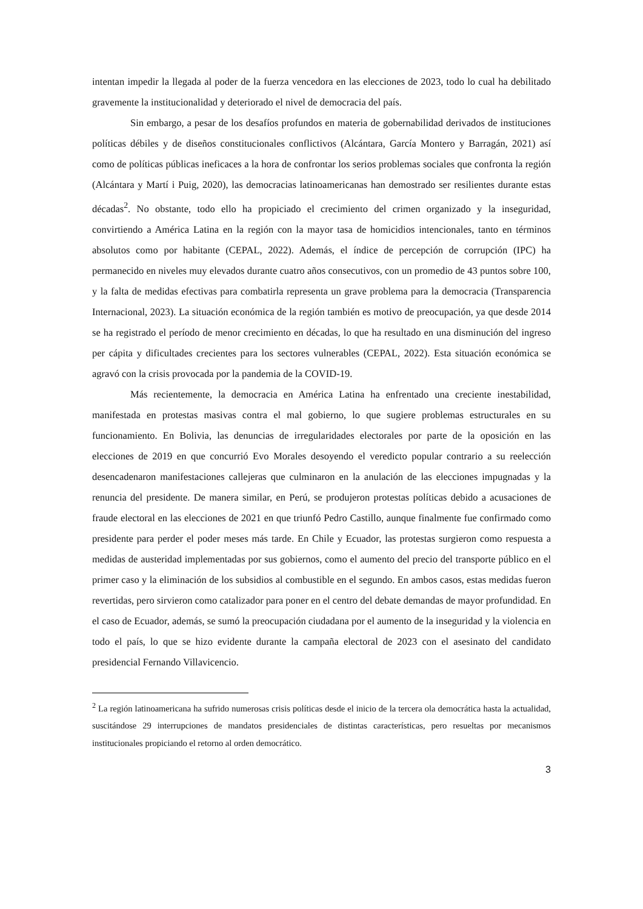intentan impedir la llegada al poder de la fuerza vencedora en las elecciones de 2023, todo lo cual ha debilitado gravemente la institucionalidad y deteriorado el nivel de democracia del país.
Sin embargo, a pesar de los desafíos profundos en materia de gobernabilidad derivados de instituciones políticas débiles y de diseños constitucionales conflictivos (Alcántara, García Montero y Barragán, 2021) así como de políticas públicas ineficaces a la hora de confrontar los serios problemas sociales que confronta la región (Alcántara y Martí i Puig, 2020), las democracias latinoamericanas han demostrado ser resilientes durante estas décadas<sup>2</sup>. No obstante, todo ello ha propiciado el crecimiento del crimen organizado y la inseguridad, convirtiendo a América Latina en la región con la mayor tasa de homicidios intencionales, tanto en términos absolutos como por habitante (CEPAL, 2022). Además, el índice de percepción de corrupción (IPC) ha permanecido en niveles muy elevados durante cuatro años consecutivos, con un promedio de 43 puntos sobre 100, y la falta de medidas efectivas para combatirla representa un grave problema para la democracia (Transparencia Internacional, 2023). La situación económica de la región también es motivo de preocupación, ya que desde 2014 se ha registrado el período de menor crecimiento en décadas, lo que ha resultado en una disminución del ingreso per cápita y dificultades crecientes para los sectores vulnerables (CEPAL, 2022). Esta situación económica se agravó con la crisis provocada por la pandemia de la COVID-19.
Más recientemente, la democracia en América Latina ha enfrentado una creciente inestabilidad, manifestada en protestas masivas contra el mal gobierno, lo que sugiere problemas estructurales en su funcionamiento. En Bolivia, las denuncias de irregularidades electorales por parte de la oposición en las elecciones de 2019 en que concurrió Evo Morales desoyendo el veredicto popular contrario a su reelección desencadenaron manifestaciones callejeras que culminaron en la anulación de las elecciones impugnadas y la renuncia del presidente. De manera similar, en Perú, se produjeron protestas políticas debido a acusaciones de fraude electoral en las elecciones de 2021 en que triunfó Pedro Castillo, aunque finalmente fue confirmado como presidente para perder el poder meses más tarde. En Chile y Ecuador, las protestas surgieron como respuesta a medidas de austeridad implementadas por sus gobiernos, como el aumento del precio del transporte público en el primer caso y la eliminación de los subsidios al combustible en el segundo. En ambos casos, estas medidas fueron revertidas, pero sirvieron como catalizador para poner en el centro del debate demandas de mayor profundidad. En el caso de Ecuador, además, se sumó la preocupación ciudadana por el aumento de la inseguridad y la violencia en todo el país, lo que se hizo evidente durante la campaña electoral de 2023 con el asesinato del candidato presidencial Fernando Villavicencio.
<sup>2</sup> La región latinoamericana ha sufrido numerosas crisis políticas desde el inicio de la tercera ola democrática hasta la actualidad, suscitándose 29 interrupciones de mandatos presidenciales de distintas características, pero resueltas por mecanismos institucionales propiciando el retorno al orden democrático.
3